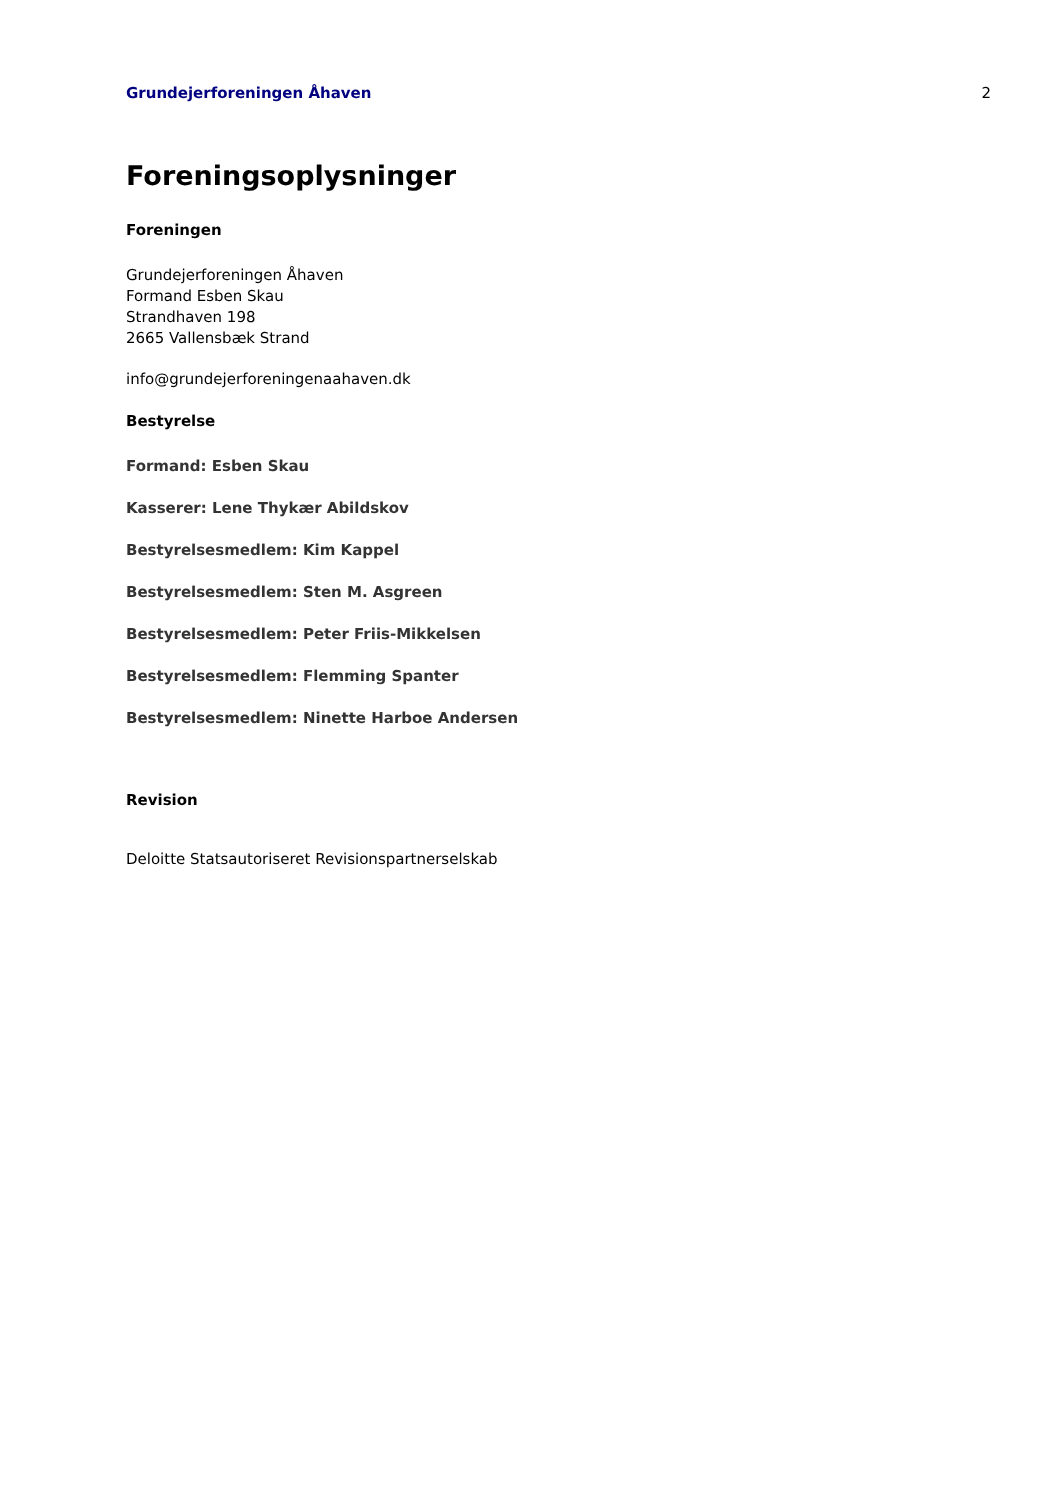Grundejerforeningen Åhaven 2
Foreningsoplysninger
Foreningen
Grundejerforeningen Åhaven
Formand Esben Skau
Strandhaven 198
2665 Vallensbæk Strand
info@grundejerforeningenaahaven.dk
Bestyrelse
Formand: Esben Skau
Kasserer: Lene Thykær Abildskov
Bestyrelsesmedlem: Kim Kappel
Bestyrelsesmedlem: Sten M. Asgreen
Bestyrelsesmedlem: Peter Friis-Mikkelsen
Bestyrelsesmedlem: Flemming Spanter
Bestyrelsesmedlem: Ninette Harboe Andersen
Revision
Deloitte Statsautoriseret Revisionspartnerselskab